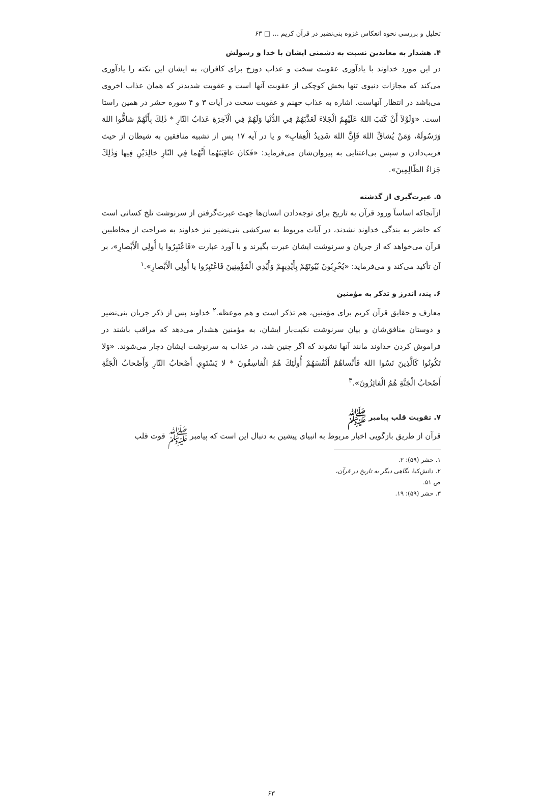تحلیل و بررسی نحوه انعکاس غزوه بنی‌نضیر در قرآن کریم ... □ ۶۳
۴. هشدار به معاندین نسبت به دشمنی ایشان با خدا و رسولش
در این مورد خداوند با یادآوری عقوبت سخت و عذاب دوزخ برای کافران، به ایشان این نکته را یادآوری می‌کند که مجازات دنیوی تنها بخش کوچکی از عقوبت آنها است و عقوبت شدیدتر که همان عذاب اخروی می‌باشد در انتظار آنهاست. اشاره به عذاب جهنم و عقوبت سخت در آیات ۳ و ۴ سوره حشر در همین راستا است. «وَلَوْلاَ أَنْ كَتَبَ اللهُ عَلَيْهِمُ الْجَلاءَ لَعَذَّبَهُمْ فِي الدُّنْيا وَلَهُمْ فِي الْآخِرَةِ عَذابُ النّارِ * ذٰلِكَ بِأَنَّهُمْ شاقُّوا اللهَ وَرَسُولَهُ، وَمَنْ يُشاقِّ اللهَ فَإِنَّ اللهَ شَدِيدُ الْعِقابِ» و یا در آیه ۱۷ پس از تشبیه منافقین به شیطان از حیث فریب‌دادن و سپس بی‌اعتنایی به پیروان‌شان می‌فرماید: «فَكانَ عاقِبَتَهُما أَنَّهُما فِي النّارِ خالِدَيْنِ فِيها وَذٰلِكَ جَزاءُ الظّالِمِينَ».
۵. عبرت‌گیری از گذشته
ازآنجاکه اساساً ورود قرآن به تاریخ برای توجه‌دادن انسان‌ها جهت عبرت‌گرفتن از سرنوشت تلخ کسانی است که حاضر به بندگی خداوند نشدند، در آیات مربوط به سرکشی بنی‌نضیر نیز خداوند به صراحت از مخاطبین قرآن می‌خواهد که از جریان و سرنوشت ایشان عبرت بگیرند و با آورد عبارت «فَاعْتَبِرُوا يا أُولِي الْأَبْصارِ»، بر آن تأکید می‌کند و می‌فرماید: «يُخْرِبُونَ بُيُوتَهُمْ بِأَيْدِيهِمْ وَأَيْدِي الْمُؤْمِنِينَ فَاعْتَبِرُوا يا أُولِي الْأَبْصارِ».<sup>۱</sup>
۶. پند، اندرز و تذکر به مؤمنین
معارف و حقایق قرآن کریم برای مؤمنین، هم تذکر است و هم موعظه.<sup>۲</sup> خداوند پس از ذکر جریان بنی‌نضیر و دوستان منافق‌شان و بیان سرنوشت نکبت‌بار ایشان، به مؤمنین هشدار می‌دهد که مراقب باشند در فراموش کردن خداوند مانند آنها نشوند که اگر چنین شد، در عذاب به سرنوشت ایشان دچار می‌شوند. «وَلا تَكُونُوا كَالَّذِينَ نَسُوا اللهَ فَأَنْساهُمْ أَنْفُسَهُمْ أُولٰئِكَ هُمُ الْفاسِقُونَ * لا يَسْتَوِي أَصْحابُ النّارِ وَأَصْحابُ الْجَنَّةِ أَصْحابُ الْجَنَّةِ هُمُ الْفائِزُونَ».<sup>۳</sup>
۷. تقویت قلب پیامبر ﷺ
قرآن از طریق بازگویی اخبار مربوط به انبیای پیشین به دنبال این است که پیامبر ﷺ قوت قلب
۱. حشر (۵۹): ۲.
۲. دانش‌کیا، نگاهی دیگر به تاریخ در قرآن، ص ۵۱.
۳. حشر (۵۹): ۱۹.
۶۳